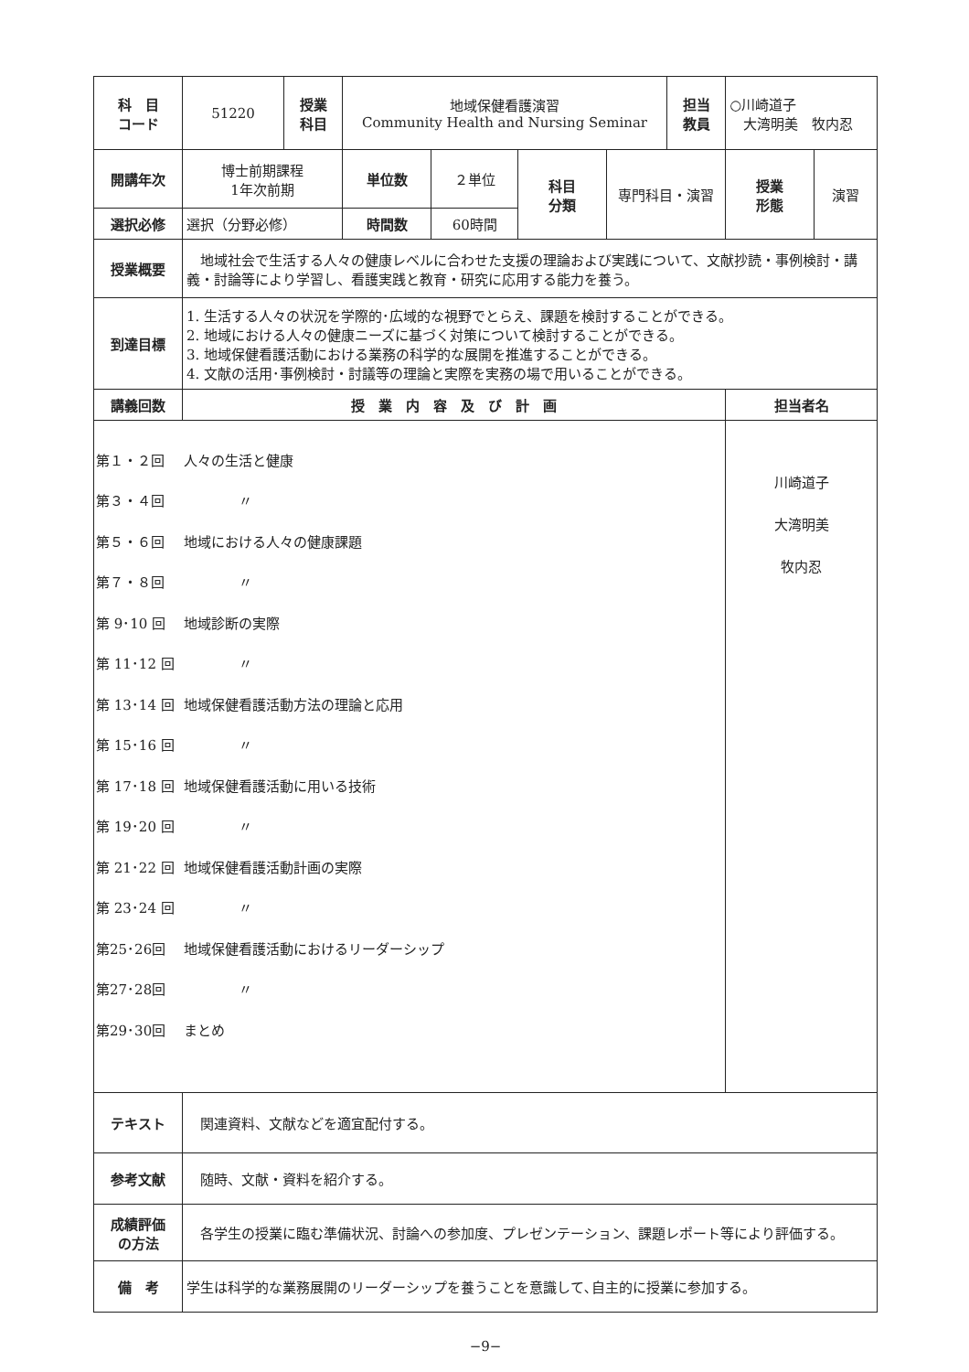| 科 目 コード | 51220 | 授業 科目 | 地域保健看護演習 Community Health and Nursing Seminar | | | | 担当 教員 | ○川崎道子 大湾明美 牧内忍 | |
| 開講年次 | 博士前期課程 1年次前期 | | 単位数 | ２単位 | 科目 分類 | 専門科目・演習 | | 授業 形態 | 演習 |
| 選択必修 | 選択（分野必修） | | 時間数 | 60時間 | | | | | |
| 授業概要 | 地域社会で生活する人々の健康レベルに合わせた支援の理論および実践について、文献抄読・事例検討・講義・討論等により学習し、看護実践と教育・研究に応用する能力を養う。 | | | | | | | | |
| 到達目標 | 1. 生活する人々の状況を学際的･広域的な視野でとらえ、課題を検討することができる。 2. 地域における人々の健康ニーズに基づく対策について検討することができる。 3. 地域保健看護活動における業務の科学的な展開を推進することができる。 4. 文献の活用･事例検討・討議等の理論と実際を実務の場で用いることができる。 | | | | | | | | |
| 講義回数 | 授 業 内 容 及 び 計 画 | | | | | | | 担当者名 | |
| 第１・２回 人々の生活と健康 第３・４回 〃 第５・６回 地域における人々の健康課題 第７・８回 〃 第 9･10 回 地域診断の実際 第 11･12 回 〃 第 13･14 回 地域保健看護活動方法の理論と応用 第 15･16 回 〃 第 17･18 回 地域保健看護活動に用いる技術 第 19･20 回 〃 第 21･22 回 地域保健看護活動計画の実際 第 23･24 回 〃 第25･26回 地域保健看護活動におけるリーダーシップ 第27･28回 〃 第29･30回 まとめ | | | | | | | | 川崎道子 大湾明美 牧内忍 | |
| テキスト | 関連資料、文献などを適宜配付する。 | | | | | | | | |
| 参考文献 | 随時、文献・資料を紹介する。 | | | | | | | | |
| 成績評価 の方法 | 各学生の授業に臨む準備状況、討論への参加度、プレゼンテーション、課題レポート等により評価する。 | | | | | | | | |
| 備 考 | 学生は科学的な業務展開のリーダーシップを養うことを意識して､自主的に授業に参加する。 | | | | | | | | |
−9−